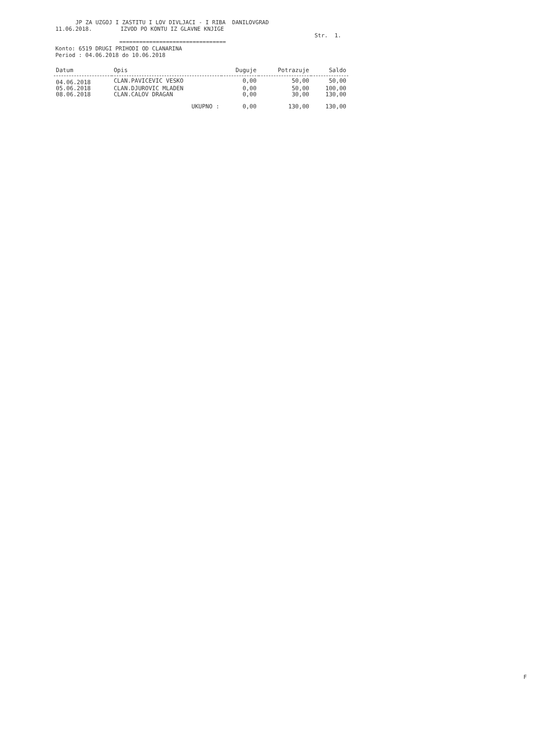JP ZA UZGOJ I ZASTITU I LOV DIVLJACI - I RIBA DANILOVGRAD
11.06.2018. IZVOD PO KONTU IZ GLAVNE KNJIGE
Str. 1.
================================
Konto: 6519 DRUGI PRIHODI OD CLANARINA
Period : 04.06.2018 do 10.06.2018
| Datum | Opis | Duguje | Potrazuje | Saldo |
| --- | --- | --- | --- | --- |
| 04.06.2018 | CLAN.PAVICEVIC VESKO | 0,00 | 50,00 | 50,00 |
| 05.06.2018 | CLAN.DJUROVIC MLADEN | 0,00 | 50,00 | 100,00 |
| 08.06.2018 | CLAN.CALOV DRAGAN | 0,00 | 30,00 | 130,00 |
| | UKUPNO : | 0,00 | 130,00 | 130,00 |
F